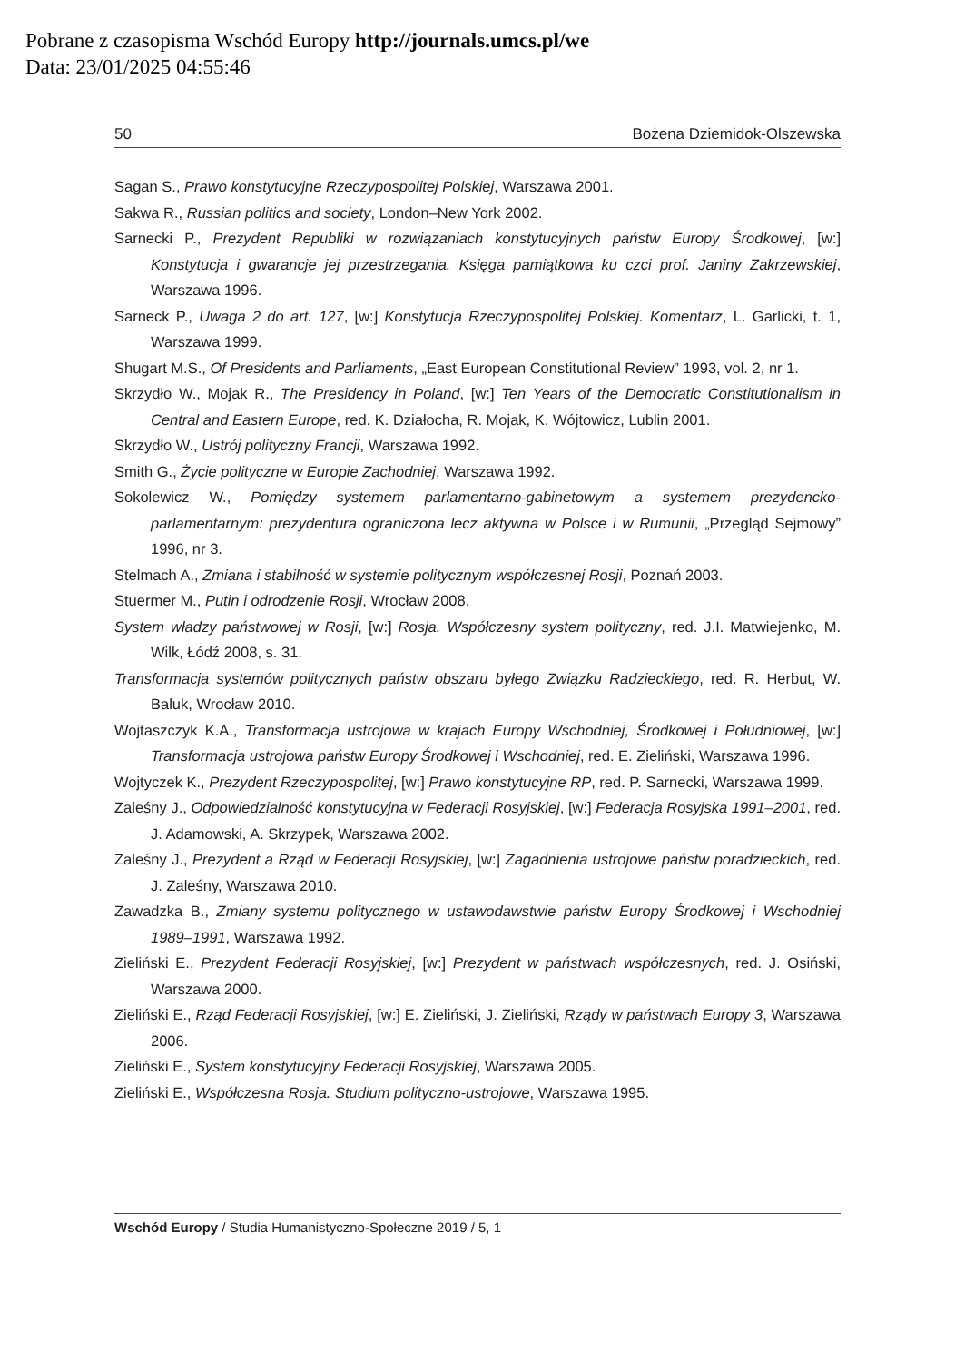Pobrane z czasopisma Wschód Europy http://journals.umcs.pl/we
Data: 23/01/2025 04:55:46
50 Bożena Dziemidok-Olszewska
Sagan S., Prawo konstytucyjne Rzeczypospolitej Polskiej, Warszawa 2001.
Sakwa R., Russian politics and society, London–New York 2002.
Sarnecki P., Prezydent Republiki w rozwiązaniach konstytucyjnych państw Europy Środkowej, [w:] Konstytucja i gwarancje jej przestrzegania. Księga pamiątkowa ku czci prof. Janiny Zakrzewskiej, Warszawa 1996.
Sarneck P., Uwaga 2 do art. 127, [w:] Konstytucja Rzeczypospolitej Polskiej. Komentarz, L. Garlicki, t. 1, Warszawa 1999.
Shugart M.S., Of Presidents and Parliaments, „East European Constitutional Review” 1993, vol. 2, nr 1.
Skrzydło W., Mojak R., The Presidency in Poland, [w:] Ten Years of the Democratic Constitutionalism in Central and Eastern Europe, red. K. Działocha, R. Mojak, K. Wójtowicz, Lublin 2001.
Skrzydło W., Ustrój polityczny Francji, Warszawa 1992.
Smith G., Życie polityczne w Europie Zachodniej, Warszawa 1992.
Sokolewicz W., Pomiędzy systemem parlamentarno-gabinetowym a systemem prezydencko-parlamentarnym: prezydentura ograniczona lecz aktywna w Polsce i w Rumunii, „Przegląd Sejmowy” 1996, nr 3.
Stelmach A., Zmiana i stabilność w systemie politycznym współczesnej Rosji, Poznań 2003.
Stuermer M., Putin i odrodzenie Rosji, Wrocław 2008.
System władzy państwowej w Rosji, [w:] Rosja. Współczesny system polityczny, red. J.I. Matwiejenko, M. Wilk, Łódź 2008, s. 31.
Transformacja systemów politycznych państw obszaru byłego Związku Radzieckiego, red. R. Herbut, W. Baluk, Wrocław 2010.
Wojtaszczyk K.A., Transformacja ustrojowa w krajach Europy Wschodniej, Środkowej i Południowej, [w:] Transformacja ustrojowa państw Europy Środkowej i Wschodniej, red. E. Zieliński, Warszawa 1996.
Wojtyczek K., Prezydent Rzeczypospolitej, [w:] Prawo konstytucyjne RP, red. P. Sarnecki, Warszawa 1999.
Zaleśny J., Odpowiedzialność konstytucyjna w Federacji Rosyjskiej, [w:] Federacja Rosyjska 1991–2001, red. J. Adamowski, A. Skrzypek, Warszawa 2002.
Zaleśny J., Prezydent a Rząd w Federacji Rosyjskiej, [w:] Zagadnienia ustrojowe państw poradzieckich, red. J. Zaleśny, Warszawa 2010.
Zawadzka B., Zmiany systemu politycznego w ustawodawstwie państw Europy Środkowej i Wschodniej 1989–1991, Warszawa 1992.
Zieliński E., Prezydent Federacji Rosyjskiej, [w:] Prezydent w państwach współczesnych, red. J. Osiński, Warszawa 2000.
Zieliński E., Rząd Federacji Rosyjskiej, [w:] E. Zieliński, J. Zieliński, Rządy w państwach Europy 3, Warszawa 2006.
Zieliński E., System konstytucyjny Federacji Rosyjskiej, Warszawa 2005.
Zieliński E., Współczesna Rosja. Studium polityczno-ustrojowe, Warszawa 1995.
Wschód Europy / Studia Humanistyczno-Społeczne 2019 / 5, 1